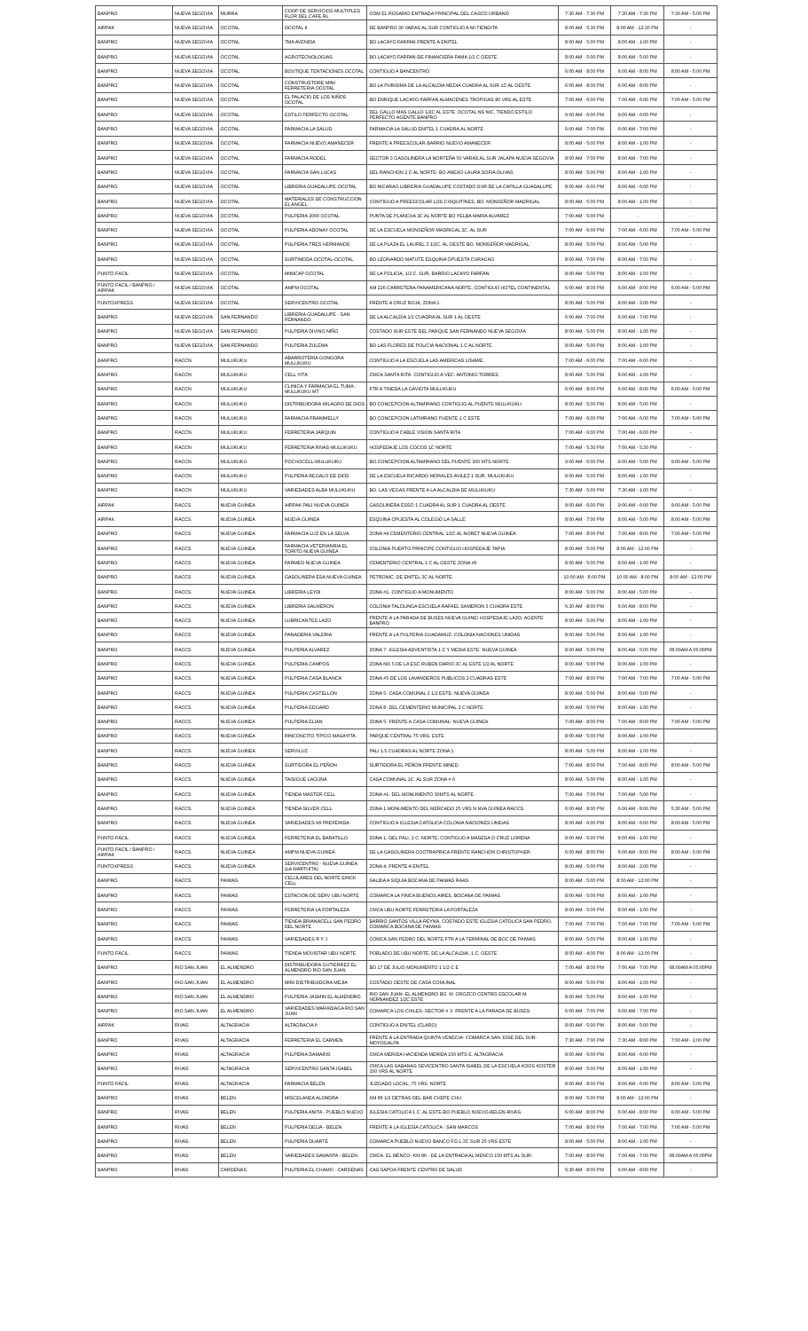| BANPRO | NUEVA SEGOVIA | MURRA | COOP DE SERVICIOS MULTIPLES FLOR DEL CAFE RL | COM EL ROSARIO ENTRADA PRINCIPAL DEL CASCO URBANO | 7:30 AM - 7:30 PM | 7:30 AM - 7:30 PM | 7:30 AM - 5:00 PM |
| AIRPAK | NUEVA SEGOVIA | OCOTAL | OCOTAL II | DE BANPRO 30 VARAS AL SUR CONTIGUO A MI TIENDITA | 8:00 AM - 5:30 PM | 8:00 AM - 12:30 PM | - |
| BANPRO | NUEVA SEGOVIA | OCOTAL | 7MA AVENIDA | BO LACAYO FARFAN FRENTE A ENITEL | 8:00 AM - 5:00 PM | 8:00 AM - 1:00 PM | - |
| BANPRO | NUEVA SEGOVIA | OCOTAL | AGROTECNOLOGIAS | BO LACAYO FARFAN-DE FINANCIERA FAMA 1/2 C OESTE | 8:00 AM - 5:00 PM | 8:00 AM - 5:00 PM | - |
| BANPRO | NUEVA SEGOVIA | OCOTAL | BOUTIQUE TENTACIONES OCOTAL | CONTIGUO A BANCENTRO | 6:00 AM - 8:00 PM | 6:00 AM - 8:00 PM | 8:00 AM - 5:00 PM |
| BANPRO | NUEVA SEGOVIA | OCOTAL | CONSTRUSTORE MINI FERRETERIA OCOTAL | BO LA PURISIMA DE LA ALCALDIA MEDIA CUADRA AL SUR 1C AL OESTE | 6:00 AM - 8:00 PM | 6:00 AM - 8:00 PM | - |
| BANPRO | NUEVA SEGOVIA | OCOTAL | EL PALACIO DE LOS NIÑOS OCOTAL | BO ENRIQUE LACAYO FARFAN ALMACENES TROPIGAS 80 VRS AL ESTE | 7:00 AM - 6:00 PM | 7:00 AM - 6:00 PM | 7:00 AM - 5:00 PM |
| BANPRO | NUEVA SEGOVIA | OCOTAL | ESTILO PERFECTO OCOTAL | DEL GALLO MAS GALLO 1/2C AL ESTE. OCOTAL NS NIC. TIENDO ESTILO PERFECTO-AGENTE BANPRO | 9:00 AM - 6:00 PM | 9:00 AM - 6:00 PM | - |
| BANPRO | NUEVA SEGOVIA | OCOTAL | FARMACIA LA SALUD | FARMACIA LA SALUD ENITEL 1 CUADRA AL NORTE | 6:00 AM - 7:00 PM | 6:00 AM - 7:00 PM | - |
| BANPRO | NUEVA SEGOVIA | OCOTAL | FARMACIA NUEVO AMANECER | FRENTE A PREESCOLAR BARRIO NUEVO AMANECER | 8:00 AM - 5:00 PM | 8:00 AM - 1:00 PM | - |
| BANPRO | NUEVA SEGOVIA | OCOTAL | FARMACIA RODEL | SECTOR 3 GASOLINERA LA NORTEÑA 50 VARAS AL SUR JALAPA NUEVA SEGOVIA | 8:00 AM - 7:00 PM | 8:00 AM - 7:00 PM | - |
| BANPRO | NUEVA SEGOVIA | OCOTAL | FARMACIA SAN LUCAS | DEL RANCHON 2 C AL NORTE- BO ANEXO LAURA SOFIA OLIVAS | 8:00 AM - 5:00 PM | 8:00 AM - 1:00 PM | - |
| BANPRO | NUEVA SEGOVIA | OCOTAL | LIBRERIA GUADALUPE-OCOTAL | BO NICARAO LIBRERIA GUADALUPE COSTADO SUR DE LA CAPILLA GUADALUPE | 8:00 AM - 6:00 PM | 8:00 AM - 6:00 PM | - |
| BANPRO | NUEVA SEGOVIA | OCOTAL | MATERIALES DE CONSTRUCCION EL ANGEL | CONTIGUO A PREESCOLAR LOS CHIQUITINES, BO. MONSEÑOR MADRIGAL | 8:00 AM - 5:00 PM | 8:00 AM - 1:00 PM | - |
| BANPRO | NUEVA SEGOVIA | OCOTAL | PULPERIA 2000 OCOTAL | PUNTA DE PLANCHA 3C AL NORTE BO YELBA MARIA ALVAREZ | 7:00 AM - 5:00 PM | - | - |
| BANPRO | NUEVA SEGOVIA | OCOTAL | PULPERIA ADONAY OCOTAL | DE LA ESCUELA MONSEÑOR MADRIGAL 2C. AL SUR | 7:00 AM - 6:00 PM | 7:00 AM - 6:00 PM | 7:00 AM - 5:00 PM |
| BANPRO | NUEVA SEGOVIA | OCOTAL | PULPERIA TRES HERMANOS | DE LA PLAZA EL LAUREL 3 1/2C. AL OESTE BO. MONSEÑOR MADRIGAL | 8:00 AM - 5:00 PM | 8:00 AM - 5:00 PM | - |
| BANPRO | NUEVA SEGOVIA | OCOTAL | SURTIMODA OCOTAL-OCOTAL | BO LEONARDO MATUTE ESQUINA OPUESTA CURACAO | 8:00 AM - 7:00 PM | 8:00 AM - 7:00 PM | - |
| PUNTO FÁCIL | NUEVA SEGOVIA | OCOTAL | MINICAP OCOTAL | DE LA POLICÍA, 1/2 C. SUR, BARRIO LACAYO FARFAN | 8:00 AM - 5:00 PM | 8:00 AM - 1:00 PM | - |
| PUNTO FÁCIL / BANPRO / AIRPAK | NUEVA SEGOVIA | OCOTAL | AMPM OCOTAL | KM 226 CARRETERA PANAMERICANA NORTE, CONTIGUO HOTEL CONTINENTAL | 6:00 AM - 8:00 PM | 6:00 AM - 8:00 PM | 6:00 AM - 5:00 PM |
| PUNTOXPRESS | NUEVA SEGOVIA | OCOTAL | SERVICENTRO OCOTAL | FRENTE A CRUZ ROJA, ZONA 1. | 8:00 AM - 5:00 PM | 8:00 AM - 2:00 PM | - |
| BANPRO | NUEVA SEGOVIA | SAN FERNANDO | LIBRERIA GUADALUPE - SAN FERNANDO | DE LA ALCALDIA 1/2 CUADRA AL SUR 1 AL OESTE | 6:00 AM - 7:00 PM | 6:00 AM - 7:00 PM | - |
| BANPRO | NUEVA SEGOVIA | SAN FERNANDO | PULPERIA DIVINO NIÑO | COSTADO SUR ESTE DEL PARQUE SAN FERNANDO NUEVA SEGOVIA | 8:00 AM - 5:00 PM | 8:00 AM - 1:00 PM | - |
| BANPRO | NUEVA SEGOVIA | SAN FERNANDO | PULPERIA ZULEMA | BO LAS FLORES DE POLICIA NACIONAL 1 C AL NORTE | 8:00 AM - 5:00 PM | 8:00 AM - 1:00 PM | - |
| BANPRO | RACCN | MULUKUKU | ABARROTERIA GONGORA MULUKUKU | CONTIGUO A LA ESCUELA LAS AMERICAS LISAWE. | 7:00 AM - 6:00 PM | 7:00 AM - 6:00 PM | - |
| BANPRO | RACCN | MULUKUKU | CELL YITA | CMCA SANTA RITA- CONTIGUO A VEC. ANTONIO TORRES | 8:00 AM - 5:00 PM | 8:00 AM - 1:00 PM | - |
| BANPRO | RACCN | MULUKUKU | CLINICA Y FARMACIA EL TUMA - MULUKUKU MT | FTR A TINEDA LA GAVIOTA MULUKUKU | 6:00 AM - 8:00 PM | 6:00 AM - 8:00 PM | 6:00 AM - 5:00 PM |
| BANPRO | RACCN | MULUKUKU | DISTRIBUIDORA MILAGRO DE DIOS | BO CONCEPCION ALTAMIRANO CONTIGUO AL PUENTE MULUKUKU | 8:00 AM - 5:00 PM | 8:00 AM - 5:00 PM | - |
| BANPRO | RACCN | MULUKUKU | FARMACIA FRANIMELLY | BO CONCEPCION LATMIRANO PUENTE 1 C ESTE | 7:00 AM - 6:00 PM | 7:00 AM - 6:00 PM | 7:00 AM - 5:00 PM |
| BANPRO | RACCN | MULUKUKU | FERRETERIA JARQUIN | CONTIGUO A CABLE VISION SANTA RITA | 7:00 AM - 6:00 PM | 7:00 AM - 6:00 PM | - |
| BANPRO | RACCN | MULUKUKU | FERRETERIA RIVAS-MULUKUKU | HOSPEDAJE LOS COCOS 1C NORTE | 7:00 AM - 5:30 PM | 7:00 AM - 5:30 PM | - |
| BANPRO | RACCN | MULUKUKU | POCHOCELL-MULUKUKU | BO.CONCEPCION ALTAMIRANO DEL PUENTE 300 MTS NORTE | 9:00 AM - 6:00 PM | 9:00 AM - 5:00 PM | 9:00 AM - 5:00 PM |
| BANPRO | RACCN | MULUKUKU | PULPERIA REGALO DE DIOS | DE LA ESCUELA RICARDO MORALES AVILEZ 1 SUR, MULUKUKU | 8:00 AM - 5:00 PM | 8:00 AM - 1:00 PM | - |
| BANPRO | RACCN | MULUKUKU | VARIEDADES ALBA MULUKUKU | BO. LAS VEGAS FRENTE A LA ALCALDIA DE MULUKUKU | 7:30 AM - 5:00 PM | 7:30 AM - 1:00 PM | - |
| AIRPAK | RACCS | NUEVA GUINEA | AIRPAK PALI NUEVA GUINEA | GASOLINERA ESSO 1 CUADRA AL SUR 1 CUADRA AL OESTE | 9:00 AM - 6:00 PM | 9:00 AM - 6:00 PM | 9:00 AM - 5:00 PM |
| AIRPAK | RACCS | NUEVA GUINEA | NUEVA GUINEA | ESQUINA OPUESTA AL COLEGIO LA SALLE | 8:00 AM - 7:00 PM | 8:00 AM - 5:00 PM | 8:00 AM - 5:00 PM |
| BANPRO | RACCS | NUEVA GUINEA | FARMACIA LUZ EN LA SELVA | ZONA #4 CEMENTERIO CENTRAL 1/2C AL NORET NUEVA GUINEA | 7:00 AM - 8:00 PM | 7:00 AM - 8:00 PM | 7:00 AM - 5:00 PM |
| BANPRO | RACCS | NUEVA GUINEA | FARMACIA VETERIANRIA EL TORITO NUEVA GUINEA | COLONIA PUERTO PRINCIPE CONTIGUO HOSPEDAJE TAPIA | 8:00 AM - 5:00 PM | 8:00 AM - 12:00 PM | - |
| BANPRO | RACCS | NUEVA GUINEA | FARMED NUEVA GUINEA | CEMENTERIO CENTRAL 1 C AL OESTE ZONA #6 | 8:00 AM - 5:00 PM | 8:00 AM - 1:00 PM | - |
| BANPRO | RACCS | NUEVA GUINEA | GASOLINERA ESA NUEVA GUINEA | PETRONIC, DE ENITEL 3C AL NORTE. | 10:00 AM - 8:00 PM | 10:00 AM - 8:00 PM | 8:00 AM - 12:00 PM |
| BANPRO | RACCS | NUEVA GUINEA | LIBRERIA LEYDI | ZONA #1- CONTIGUO A MONUMENTO | 8:00 AM - 5:00 PM | 8:00 AM - 5:00 PM | - |
| BANPRO | RACCS | NUEVA GUINEA | LIBRERIA SALMERON | COLONIA TALOLINGA ESCUELA RAFAEL SAMERON 3 CUADRA ESTE | 6:30 AM - 8:00 PM | 6:00 AM - 8:00 PM | - |
| BANPRO | RACCS | NUEVA GUINEA | LUBRICANTES LAZO | FRENTE A LA PARADA DE BUSES NUEVA GUINE/ HOSPEDAJE LAZO. AGENTE BANPRO | 8:00 AM - 5:00 PM | 8:00 AM - 1:00 PM | - |
| BANPRO | RACCS | NUEVA GUINEA | PANADERIA VALERIA | FRENTE A LA PULPERIA GUADAMUZ- COLONIA NACIONES UNIDAS | 8:00 AM - 5:00 PM | 8:00 AM - 1:00 PM | - |
| BANPRO | RACCS | NUEVA GUINEA | PULPERIA ALVAREZ | ZONA 7- IGLESIA ADVENTISTA 1 C Y MEDIA ESTE- NUEVA GUINEA | 8:00 AM - 5:00 PM | 8:00 AM - 5:00 PM | 08:00AM A 05:00PM |
| BANPRO | RACCS | NUEVA GUINEA | PULPERIA CAMPOS | ZONA NO 5 DE LA ESC RUBEN DARIO 3C AL ESTE 1/2 AL NORTE | 8:00 AM - 5:00 PM | 8:00 AM - 1:00 PM | - |
| BANPRO | RACCS | NUEVA GUINEA | PULPERIA CASA BLANCA | ZONA #5 DE LOS LAVANDEROS PUBLICOS 2 CUADRAS ESTE | 7:00 AM - 8:00 PM | 7:00 AM - 7:00 PM | 7:00 AM - 5:00 PM |
| BANPRO | RACCS | NUEVA GUINEA | PULPERIA CASTELLON | ZONA 5- CASA COMUNAL 2 1/2 ESTE- NUEVA GUINEA | 8:00 AM - 5:00 PM | 8:00 AM - 5:00 PM | - |
| BANPRO | RACCS | NUEVA GUINEA | PULPERIA EDGARD | ZONA 8- DEL CEMENTERIO MUNICIPAL 3 C NORTE | 8:00 AM - 5:00 PM | 8:00 AM - 1:00 PM | - |
| BANPRO | RACCS | NUEVA GUINEA | PULPERIA ELIAN | ZONA 5- FRENTE A CASA COMUNAL- NUEVA GUINEA. | 7:00 AM - 8:00 PM | 7:00 AM - 8:00 PM | 7:00 AM - 5:00 PM |
| BANPRO | RACCS | NUEVA GUINEA | RINCONCITO TIPICO MASAYITA | PARQUE CENTRAL 75 VRS. ESTE | 8:00 AM - 5:00 PM | 8:00 AM - 1:00 PM | - |
| BANPRO | RACCS | NUEVA GUINEA | SERVILUZ | PALI 1.5 CUADRAS AL NORTE ZONA 1 | 8:00 AM - 5:00 PM | 8:00 AM - 1:00 PM | - |
| BANPRO | RACCS | NUEVA GUINEA | SURTIDORA EL PEÑON | SURTIDORA EL PEÑON FRENTE MINED | 7:00 AM - 8:00 PM | 7:00 AM - 8:00 PM | 8:00 AM - 5:00 PM |
| BANPRO | RACCS | NUEVA GUINEA | TAISIGUE LAGUNA | CASA COMUNAL 1C. AL SUR ZONA # 6 | 8:00 AM - 5:00 PM | 8:00 AM - 1:00 PM | - |
| BANPRO | RACCS | NUEVA GUINEA | TIENDA MASTER CELL | ZONA #1- DEL MONUMENTO 30MTS AL NORTE | 7:00 AM - 7:00 PM | 7:00 AM - 5:00 PM | - |
| BANPRO | RACCS | NUEVA GUINEA | TIENDA SILVER CELL | ZONA 1 MONUMENTO DEL MERCADO 25 VRS N NVA GUINEA RACCS | 6:00 AM - 8:00 PM | 6:00 AM - 8:00 PM | 5:30 AM - 5:00 PM |
| BANPRO | RACCS | NUEVA GUINEA | VARIEDADES MI PREFERIDA | CONTIGUO A IGLESIA CATOLICA COLONIA NACIONES UNIDAS | 8:00 AM - 6:00 PM | 8:00 AM - 6:00 PM | 8:00 AM - 5:00 PM |
| PUNTO FÁCIL | RACCS | NUEVA GUINEA | FERRETERIA EL BARATILLO | ZONA 1, DEL PALI, 2 C. NORTE, CONTIGUO A MASESA O CRUZ LORENA | 8:00 AM - 5:00 PM | 8:00 AM - 1:00 PM | - |
| PUNTO FÁCIL / BANPRO / AIRPAK | RACCS | NUEVA GUINEA | AMPM NUEVA GUINEA | DE LA GASOLINERA COOTRAPRICA FRENTE RANCHÓN CHRISTOPHER. | 6:00 AM - 8:00 PM | 6:00 AM - 8:00 PM | 8:00 AM - 5:00 PM |
| PUNTOXPRESS | RACCS | NUEVA GUINEA | SERVICENTRO - NUEVA GUINEA (LA MARTHITA) | ZONA 4, FRENTE A ENITEL | 8:00 AM - 5:00 PM | 8:00 AM - 2:00 PM | - |
| BANPRO | RACCS | PAIWAS | CELULARES DEL NORTE ERICK CELL | SALIDA A SIQUIA BOCANA DE PAIWAS RAAS | 8:00 AM - 5:00 PM | 8:00 AM - 12:00 PM | - |
| BANPRO | RACCS | PAIWAS | ESTACION DE SERV UBU NORTE | COMARCA LA FINCA BUENOS AIRES. BOCANA DE PAIWAS | 8:00 AM - 5:00 PM | 8:00 AM - 1:00 PM | - |
| BANPRO | RACCS | PAIWAS | FERRETERIA LA FORTALEZA | CMCA UBU NORTE FERRETERIA LA FORTALEZA | 8:00 AM - 5:00 PM | 8:00 AM - 1:00 PM | - |
| BANPRO | RACCS | PAIWAS | TIENDA BRIANACELL SAN PEDRO DEL NORTE | BARRIO SANTOS VILLA REYNA, COSTADO ESTE IGLESIA CATOLICA SAN PEDRO. COMARCA BOCANA DE PAIWAS | 7:00 AM - 7:00 PM | 7:00 AM - 7:00 PM | 7:00 AM - 5:00 PM |
| BANPRO | RACCS | PAIWAS | VARIEDADES R Y J | COMCA SAN PEDRO DEL NORTE FTR A LA TERMINAL DE BOC DE PAIWAS | 8:00 AM - 5:00 PM | 8:00 AM - 1:00 PM | - |
| PUNTO FÁCIL | RACCS | PAIWAS | TIENDA MOVISTAR UBU NORTE | POBLADO DE UBU NORTE, DE LA ALCALDIA, 1 C. OESTE | 8:00 AM - 4:00 PM | 8:00 AM - 12:00 PM | - |
| BANPRO | RIO SAN JUAN | EL ALMENDRO | DISTRIBUIDORA GUTIERREZ EL ALMENDRO RIO SAN JUAN | BO 17 DE JULIO MONUMENTO 1 1/2 C E | 7:00 AM - 8:00 PM | 7:00 AM - 7:00 PM | 08:00AM A 05:00PM |
| BANPRO | RIO SAN JUAN | EL ALMENDRO | MINI DISTRIBUIDORA MEJIA | COSTADO OESTE DE CASA COMUNAL | 8:00 AM - 5:00 PM | 8:00 AM - 1:00 PM | - |
| BANPRO | RIO SAN JUAN | EL ALMENDRO | PULPERIA JASMIN EL ALMENDRO | RIO SAN JUAN- EL ALMENDRO BO. M. OROZCO CENTRO ESCOLAR M. HERNANDEZ 1/2C ESTE | 8:00 AM - 5:00 PM | 8:00 AM - 1:00 PM | - |
| BANPRO | RIO SAN JUAN | EL ALMENDRO | VARIEDADES MARADIAGA RIO SAN JUAN | COMARCA LOS CHILES- SECTOR # 3- FRENTE A LA PARADA DE BUSES- | 6:00 AM - 7:00 PM | 6:00 AM - 7:00 PM | - |
| AIRPAK | RIVAS | ALTAGRACIA | ALTAGRACIA II | CONTIGUO A ENITEL (CLARO) | 8:00 AM - 5:00 PM | 8:00 AM - 5:00 PM | - |
| BANPRO | RIVAS | ALTAGRACIA | FERRETERIA EL CARMEN | FRENTE A LA ENTRADA QUINTA VENECIA- COMARCA SAN JOSE DEL SUR- MOYOGALPA | 7:30 AM - 7:00 PM | 7:30 AM - 8:00 PM | 7:00 AM - 1:00 PM |
| BANPRO | RIVAS | ALTAGRACIA | PULPERIA DAMARIS | CMCA MERIDA HACIENDA MERIDA 150 MTS E. ALTAGRACIA | 8:00 AM - 6:00 PM | 8:00 AM - 6:00 PM | - |
| BANPRO | RIVAS | ALTAGRACIA | SERVICENTRO SANTA ISABEL | CMCA LAS SABANAS SEVICENTRO SANTA ISABEL DE LA ESCUELA KOOS KOSTER 150 VRS AL NORTE | 8:00 AM - 5:00 PM | 8:00 AM - 1:00 PM | - |
| PUNTO FÁCIL | RIVAS | ALTAGRACIA | FARMACIA BELÉN | JUZGADO LOCAL, 75 VRS. NORTE | 8:00 AM - 8:00 PM | 8:00 AM - 6:00 PM | 8:00 AM - 5:00 PM |
| BANPRO | RIVAS | BELEN | MISCELANEA ALONDRA | KM 86 1/2 DETRAS DEL BAR CHEPE CHU | 8:00 AM - 5:00 PM | 8:00 AM - 12:00 PM | - |
| BANPRO | RIVAS | BELEN | PULPERIA ANITA - PUEBLO NUEVO | IGLESIA CATOLICA 1 C. AL ESTE-BO PUEBLO NUEVO-BELEN-RIVAS. | 6:00 AM - 8:00 PM | 6:00 AM - 8:00 PM | 6:00 AM - 5:00 PM |
| BANPRO | RIVAS | BELEN | PULPERIA DELIA - BELEN | FRENTE A LA IGLESIA CATOLICA - SAN MARCOS | 7:00 AM - 8:00 PM | 7:00 AM - 7:00 PM | 7:00 AM - 5:00 PM |
| BANPRO | RIVAS | BELEN | PULPERIA DUARTE | COMARCA PUEBLO NUEVO BANCO F.D.L 3C SUR 25 VRS ESTE | 8:00 AM - 5:00 PM | 8:00 AM - 1:00 PM | - |
| BANPRO | RIVAS | BELEN | VARIEDADES SAMANTA - BELEN | CMCA. EL MENCO- KM 86 - DE LA ENTRADA AL MENCO 150 MTS AL SUR- | 7:00 AM - 8:00 PM | 7:00 AM - 7:00 PM | 08:00AM A 05:00PM |
| BANPRO | RIVAS | CARDENAS | PULPERIA EL CHAMO - CARDENAS | CAS SAPOA FRENTE CENTRO DE SALUD | 6:30 AM - 8:00 PM | 6:00 AM - 8:00 PM | - |